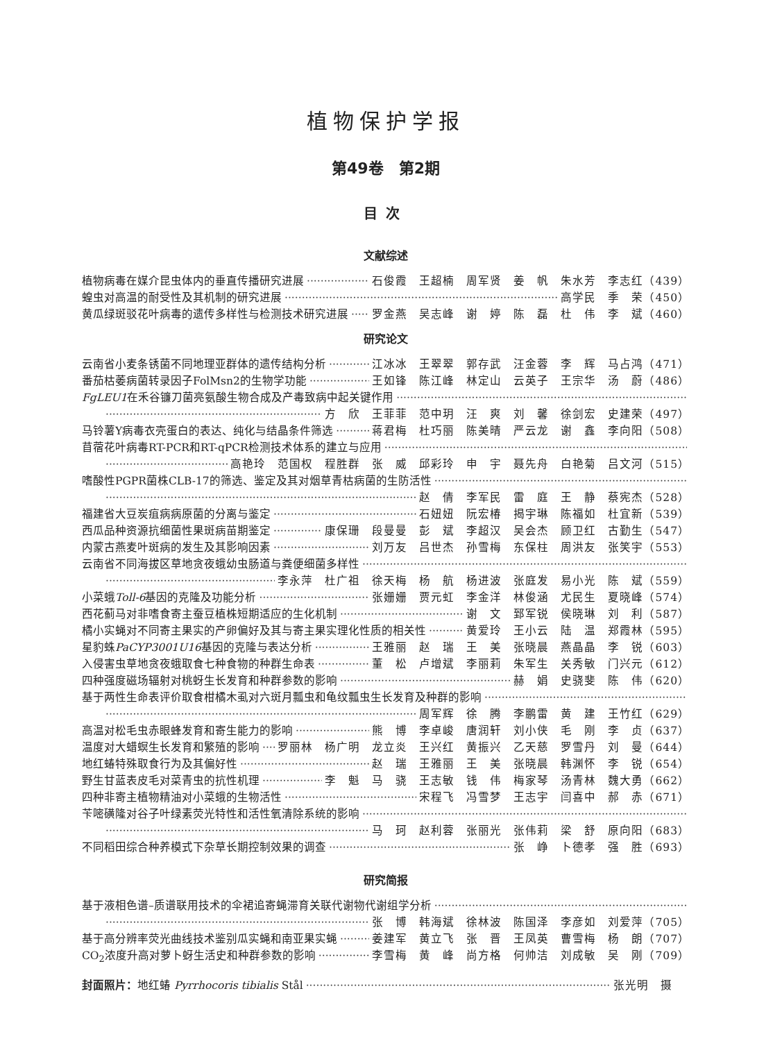植物保护学报
第49卷　第2期
目次
文献综述
植物病毒在媒介昆虫体内的垂直传播研究进展 石俊霞　王超楠　周军贤　姜　帆　朱水芳　李志红（439）
蝗虫对高温的耐受性及其机制的研究进展 高学民　季　荣（450）
黄瓜绿斑驳花叶病毒的遗传多样性与检测技术研究进展 罗金燕　吴志峰　谢　婷　陈　磊　杜　伟　李　斌（460）
研究论文
云南省小麦条锈菌不同地理亚群体的遗传结构分析 江冰冰　王翠翠　郭存武　汪金蓉　李　辉　马占鸿（471）
番茄枯萎病菌转录因子FolMsn2的生物学功能 王如锋　陈江峰　林定山　云英子　王宗华　汤　蔚（486）
FgLEU1在禾谷镰刀菌亮氨酸生物合成及产毒致病中起关键作用
方　欣　王菲菲　范中玥　汪　爽　刘　馨　徐剑宏　史建荣（497）
马铃薯Y病毒衣壳蛋白的表达、纯化与结晶条件筛选 蒋君梅　杜巧丽　陈美晴　严云龙　谢　鑫　李向阳（508）
苜蓿花叶病毒RT-PCR和RT-qPCR检测技术体系的建立与应用
高艳玲　范国权　程胜群　张　威　邱彩玲　申　宇　聂先舟　白艳菊　吕文河（515）
嗜酸性PGPR菌株CLB-17的筛选、鉴定及其对烟草青枯病菌的生防活性
赵　倩　李军民　雷　庭　王　静　蔡宪杰（528）
福建省大豆炭疽病病原菌的分离与鉴定 石妞妞　阮宏椿　揭宇琳　陈福如　杜宜新（539）
西瓜品种资源抗细菌性果斑病苗期鉴定 康保珊　段曼曼　彭　斌　李超汉　吴会杰　顾卫红　古勤生（547）
内蒙古燕麦叶斑病的发生及其影响因素 刘万友　吕世杰　孙雪梅　东保柱　周洪友　张笑宇（553）
云南省不同海拔区草地贪夜蛾幼虫肠道与粪便细菌多样性
李永萍　杜广祖　徐天梅　杨　航　杨进波　张庭发　易小光　陈　斌（559）
小菜蛾Toll-6基因的克隆及功能分析 张姗姗　贾元虹　李金洋　林俊涵　尤民生　夏晓峰（574）
西花蓟马对非嗜食寄主蚕豆植株短期适应的生化机制 谢　文　郅军锐　侯晓琳　刘　利（587）
橘小实蝇对不同寄主果实的产卵偏好及其与寄主果实理化性质的相关性 黄爱玲　王小云　陆　温　郑霞林（595）
星豹蛛PaCYP3001U16基因的克隆与表达分析 王雅丽　赵　瑞　王　美　张晓晨　燕晶晶　李　锐（603）
入侵害虫草地贪夜蛾取食七种食物的种群生命表 董　松　卢增斌　李丽莉　朱军生　关秀敏　门兴元（612）
四种强度磁场辐射对桃蚜生长发育和种群参数的影响 赫　娟　史骁斐　陈　伟（620）
基于两性生命表评价取食柑橘木虱对六斑月瓢虫和龟纹瓢虫生长发育及种群的影响
周军辉　徐　腾　李鹏雷　黄　建　王竹红（629）
高温对松毛虫赤眼蜂发育和寄生能力的影响 熊　博　李卓峻　唐润轩　刘小侠　毛　刚　李　贞（637）
温度对大蜡螟生长发育和繁殖的影响 罗丽林　杨广明　龙立炎　王兴红　黄振兴　乙天慈　罗雪丹　刘　曼（644）
地红蝽特殊取食行为及其偏好性 赵　瑞　王雅丽　王　美　张晓晨　韩渊怀　李　锐（654）
野生甘蓝表皮毛对菜青虫的抗性机理 李　魁　马　骁　王志敏　钱　伟　梅家琴　汤青林　魏大勇（662）
四种非寄主植物精油对小菜蛾的生物活性 宋程飞　冯雪梦　王志宇　闫喜中　郝　赤（671）
苄嘧磺隆对谷子叶绿素荧光特性和活性氧清除系统的影响
马　珂　赵利蓉　张丽光　张伟莉　梁　舒　原向阳（683）
不同稻田综合种养模式下杂草长期控制效果的调查 张　峥　卜德孝　强　胜（693）
研究简报
基于液相色谱–质谱联用技术的伞裙追寄蝇滞育关联代谢物代谢组学分析
张　博　韩海斌　徐林波　陈国泽　李彦如　刘爱萍（705）
基于高分辨率荧光曲线技术鉴别瓜实蝇和南亚果实蝇 姜建军　黄立飞　张　晋　王凤英　曹雪梅　杨　朗（707）
CO<sub>2</sub>浓度升高对萝卜蚜生活史和种群参数的影响 李雪梅　黄　峰　尚方格　何帅洁　刘成敏　吴　刚（709）
封面照片：地红蝽 Pyrrhocoris tibialis Stål 张光明　摄